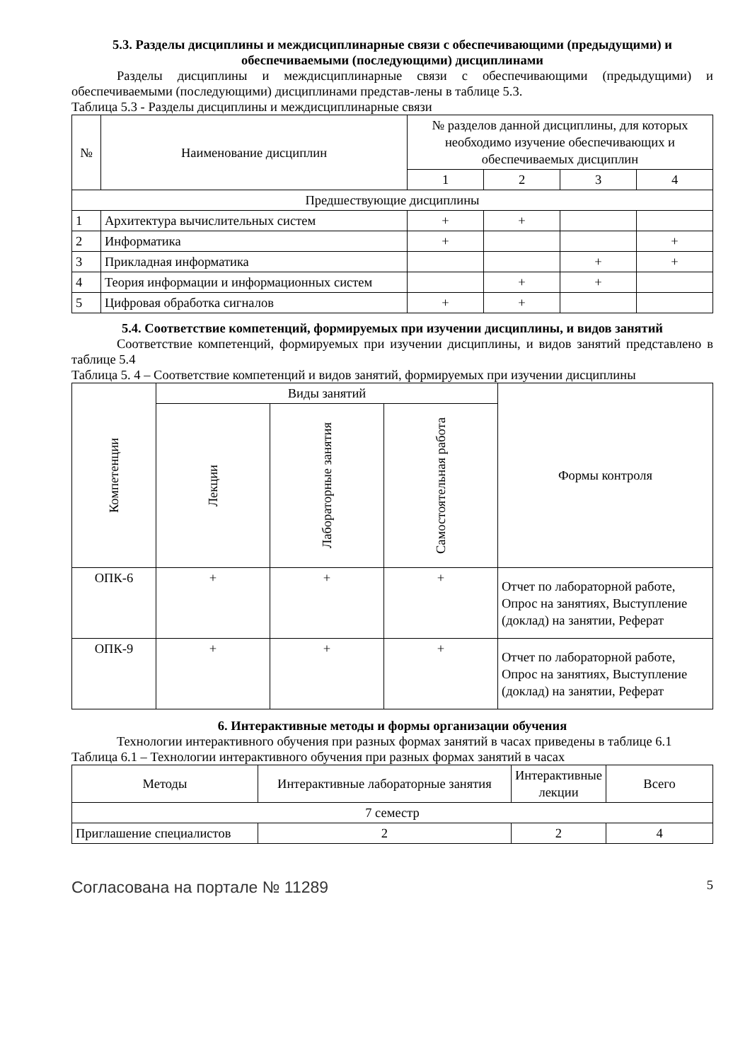5.3. Разделы дисциплины и междисциплинарные связи с обеспечивающими (предыдущими) и обеспечиваемыми (последующими) дисциплинами
Разделы дисциплины и междисциплинарные связи с обеспечивающими (предыдущими) и обеспечиваемыми (последующими) дисциплинами представ-лены в таблице 5.3.
Таблица 5.3 - Разделы дисциплины и междисциплинарные связи
| № | Наименование дисциплин | № разделов данной дисциплины, для которых необходимо изучение обеспечивающих и обеспечиваемых дисциплин | | | |
| --- | --- | --- | --- | --- | --- |
| | | 1 | 2 | 3 | 4 |
| Предшествующие дисциплины | | | | | |
| 1 | Архитектура вычислительных систем | + | + | | |
| 2 | Информатика | + | | | + |
| 3 | Прикладная информатика | | | + | + |
| 4 | Теория информации и информационных систем | | + | + | |
| 5 | Цифровая обработка сигналов | + | + | | |
5.4. Соответствие компетенций, формируемых при изучении дисциплины, и видов занятий
Соответствие компетенций, формируемых при изучении дисциплины, и видов занятий представлено в таблице 5.4
Таблица 5. 4 – Соответствие компетенций и видов занятий, формируемых при изучении дисциплины
| Компетенции | Виды занятий | | | Формы контроля |
| --- | --- | --- | --- | --- |
| | Лекции | Лабораторные занятия | Самостоятельная работа | |
| ОПК-6 | + | + | + | Отчет по лабораторной работе, Опрос на занятиях, Выступление (доклад) на занятии, Реферат |
| ОПК-9 | + | + | + | Отчет по лабораторной работе, Опрос на занятиях, Выступление (доклад) на занятии, Реферат |
6. Интерактивные методы и формы организации обучения
Технологии интерактивного обучения при разных формах занятий в часах приведены в таблице 6.1
Таблица 6.1 – Технологии интерактивного обучения при разных формах занятий в часах
| Методы | Интерактивные лабораторные занятия | Интерактивные лекции | Всего |
| --- | --- | --- | --- |
| 7 семестр | | | |
| Приглашение специалистов | 2 | 2 | 4 |
Согласована на портале № 11289 5